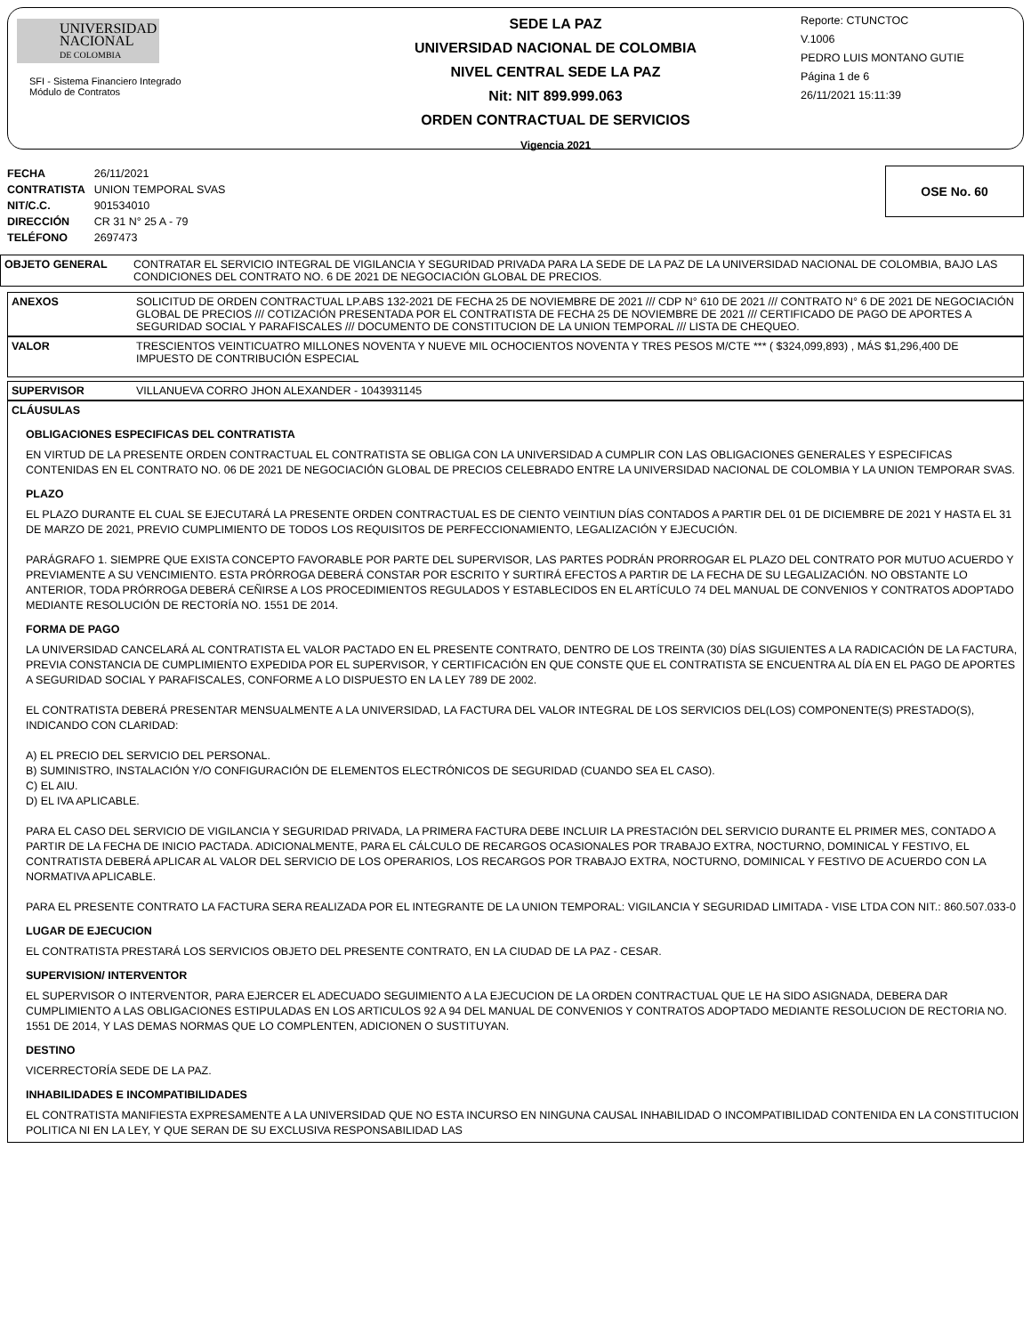UNIVERSIDAD
NACIONAL
DE COLOMBIA
SFI - Sistema Financiero Integrado
Módulo de Contratos
SEDE LA PAZ
UNIVERSIDAD NACIONAL DE COLOMBIA
NIVEL CENTRAL SEDE LA PAZ
Nit: NIT 899.999.063
ORDEN CONTRACTUAL DE SERVICIOS
Vigencia 2021
Reporte: CTUNCTOC
V.1006
PEDRO LUIS MONTANO GUTIE
Página 1 de 6
26/11/2021 15:11:39
| FECHA | 26/11/2021 |
| CONTRATISTA | UNION TEMPORAL SVAS |
| NIT/C.C. | 901534010 |
| DIRECCIÓN | CR 31 N° 25 A - 79 |
| TELÉFONO | 2697473 |
OSE No. 60
OBJETO GENERAL CONTRATAR EL SERVICIO INTEGRAL DE VIGILANCIA Y SEGURIDAD PRIVADA PARA LA SEDE DE LA PAZ DE LA UNIVERSIDAD NACIONAL DE COLOMBIA, BAJO LAS CONDICIONES DEL CONTRATO NO. 6 DE 2021 DE NEGOCIACIÓN GLOBAL DE PRECIOS.
ANEXOS SOLICITUD DE ORDEN CONTRACTUAL LP.ABS 132-2021 DE FECHA 25 DE NOVIEMBRE DE 2021 /// CDP N° 610 DE 2021 /// CONTRATO N° 6 DE 2021 DE NEGOCIACIÓN GLOBAL DE PRECIOS /// COTIZACIÓN PRESENTADA POR EL CONTRATISTA DE FECHA 25 DE NOVIEMBRE DE 2021 /// CERTIFICADO DE PAGO DE APORTES A SEGURIDAD SOCIAL Y PARAFISCALES /// DOCUMENTO DE CONSTITUCION DE LA UNION TEMPORAL /// LISTA DE CHEQUEO.
VALOR TRESCIENTOS VEINTICUATRO MILLONES NOVENTA Y NUEVE MIL OCHOCIENTOS NOVENTA Y TRES PESOS M/CTE *** ( $324,099,893) , MÁS $1,296,400 DE IMPUESTO DE CONTRIBUCIÓN ESPECIAL
SUPERVISOR VILLANUEVA CORRO JHON ALEXANDER - 1043931145
CLÁUSULAS
OBLIGACIONES ESPECIFICAS DEL CONTRATISTA
EN VIRTUD DE LA PRESENTE ORDEN CONTRACTUAL EL CONTRATISTA SE OBLIGA CON LA UNIVERSIDAD A CUMPLIR CON LAS OBLIGACIONES GENERALES Y ESPECIFICAS CONTENIDAS EN EL CONTRATO NO. 06 DE 2021 DE NEGOCIACIÓN GLOBAL DE PRECIOS CELEBRADO ENTRE LA UNIVERSIDAD NACIONAL DE COLOMBIA Y LA UNION TEMPORAR SVAS.
PLAZO
EL PLAZO DURANTE EL CUAL SE EJECUTARÁ LA PRESENTE ORDEN CONTRACTUAL ES DE CIENTO VEINTIUN DÍAS CONTADOS A PARTIR DEL 01 DE DICIEMBRE DE 2021 Y HASTA EL 31 DE MARZO DE 2021, PREVIO CUMPLIMIENTO DE TODOS LOS REQUISITOS DE PERFECCIONAMIENTO, LEGALIZACIÓN Y EJECUCIÓN.
PARÁGRAFO 1. SIEMPRE QUE EXISTA CONCEPTO FAVORABLE POR PARTE DEL SUPERVISOR, LAS PARTES PODRÁN PRORROGAR EL PLAZO DEL CONTRATO POR MUTUO ACUERDO Y PREVIAMENTE A SU VENCIMIENTO. ESTA PRÓRROGA DEBERÁ CONSTAR POR ESCRITO Y SURTIRÁ EFECTOS A PARTIR DE LA FECHA DE SU LEGALIZACIÓN. NO OBSTANTE LO ANTERIOR, TODA PRÓRROGA DEBERÁ CEÑIRSE A LOS PROCEDIMIENTOS REGULADOS Y ESTABLECIDOS EN EL ARTÍCULO 74 DEL MANUAL DE CONVENIOS Y CONTRATOS ADOPTADO MEDIANTE RESOLUCIÓN DE RECTORÍA NO. 1551 DE 2014.
FORMA DE PAGO
LA UNIVERSIDAD CANCELARÁ AL CONTRATISTA EL VALOR PACTADO EN EL PRESENTE CONTRATO, DENTRO DE LOS TREINTA (30) DÍAS SIGUIENTES A LA RADICACIÓN DE LA FACTURA, PREVIA CONSTANCIA DE CUMPLIMIENTO EXPEDIDA POR EL SUPERVISOR, Y CERTIFICACIÓN EN QUE CONSTE QUE EL CONTRATISTA SE ENCUENTRA AL DÍA EN EL PAGO DE APORTES A SEGURIDAD SOCIAL Y PARAFISCALES, CONFORME A LO DISPUESTO EN LA LEY 789 DE 2002.
EL CONTRATISTA DEBERÁ PRESENTAR MENSUALMENTE A LA UNIVERSIDAD, LA FACTURA DEL VALOR INTEGRAL DE LOS SERVICIOS DEL(LOS) COMPONENTE(S) PRESTADO(S), INDICANDO CON CLARIDAD:
A) EL PRECIO DEL SERVICIO DEL PERSONAL.
B) SUMINISTRO, INSTALACIÓN Y/O CONFIGURACIÓN DE ELEMENTOS ELECTRÓNICOS DE SEGURIDAD (CUANDO SEA EL CASO).
C) EL AIU.
D) EL IVA APLICABLE.
PARA EL CASO DEL SERVICIO DE VIGILANCIA Y SEGURIDAD PRIVADA, LA PRIMERA FACTURA DEBE INCLUIR LA PRESTACIÓN DEL SERVICIO DURANTE EL PRIMER MES, CONTADO A PARTIR DE LA FECHA DE INICIO PACTADA. ADICIONALMENTE, PARA EL CÁLCULO DE RECARGOS OCASIONALES POR TRABAJO EXTRA, NOCTURNO, DOMINICAL Y FESTIVO, EL CONTRATISTA DEBERÁ APLICAR AL VALOR DEL SERVICIO DE LOS OPERARIOS, LOS RECARGOS POR TRABAJO EXTRA, NOCTURNO, DOMINICAL Y FESTIVO DE ACUERDO CON LA NORMATIVA APLICABLE.
PARA EL PRESENTE CONTRATO LA FACTURA SERA REALIZADA POR EL INTEGRANTE DE LA UNION TEMPORAL: VIGILANCIA Y SEGURIDAD LIMITADA - VISE LTDA CON NIT.: 860.507.033-0
LUGAR DE EJECUCION
EL CONTRATISTA PRESTARÁ LOS SERVICIOS OBJETO DEL PRESENTE CONTRATO, EN LA CIUDAD DE LA PAZ - CESAR.
SUPERVISION/ INTERVENTOR
EL SUPERVISOR O INTERVENTOR, PARA EJERCER EL ADECUADO SEGUIMIENTO A LA EJECUCION DE LA ORDEN CONTRACTUAL QUE LE HA SIDO ASIGNADA, DEBERA DAR CUMPLIMIENTO A LAS OBLIGACIONES ESTIPULADAS EN LOS ARTICULOS 92 A 94 DEL MANUAL DE CONVENIOS Y CONTRATOS ADOPTADO MEDIANTE RESOLUCION DE RECTORIA NO. 1551 DE 2014, Y LAS DEMAS NORMAS QUE LO COMPLENTEN, ADICIONEN O SUSTITUYAN.
DESTINO
VICERRECTORÍA SEDE DE LA PAZ.
INHABILIDADES E INCOMPATIBILIDADES
EL CONTRATISTA MANIFIESTA EXPRESAMENTE A LA UNIVERSIDAD QUE NO ESTA INCURSO EN NINGUNA CAUSAL INHABILIDAD O INCOMPATIBILIDAD CONTENIDA EN LA CONSTITUCION POLITICA NI EN LA LEY, Y QUE SERAN DE SU EXCLUSIVA RESPONSABILIDAD LAS